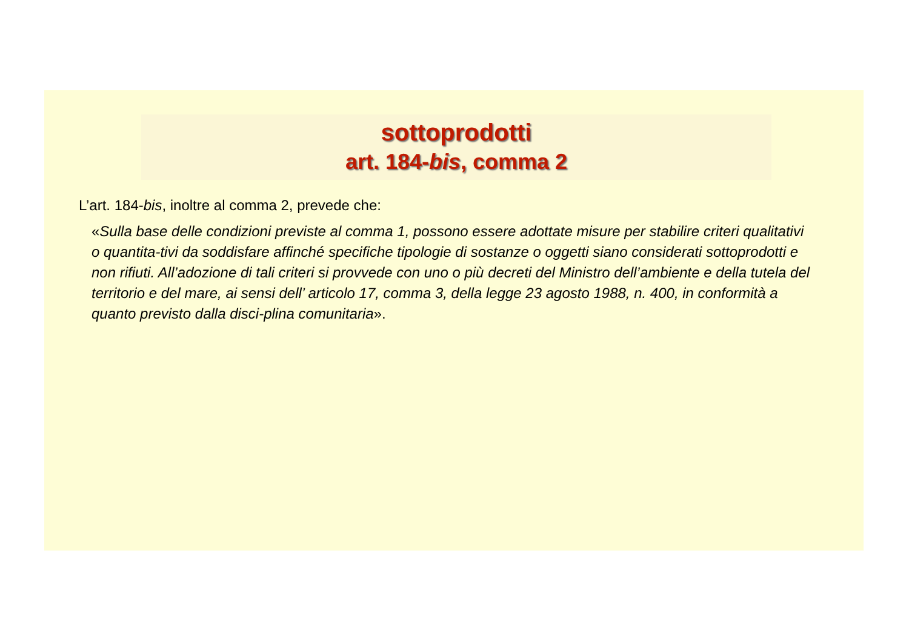sottoprodotti
art. 184-bis, comma 2
L’art. 184-bis, inoltre al comma 2, prevede che:
«Sulla base delle condizioni previste al comma 1, possono essere adottate misure per stabilire criteri qualitativi o quantita-tivi da soddisfare affinché specifiche tipologie di sostanze o oggetti siano considerati sottoprodotti e non rifiuti. All’adozione di tali criteri si provvede con uno o più decreti del Ministro dell’ambiente e della tutela del territorio e del mare, ai sensi dell’ articolo 17, comma 3, della legge 23 agosto 1988, n. 400, in conformità a quanto previsto dalla disci-plina comunitaria».